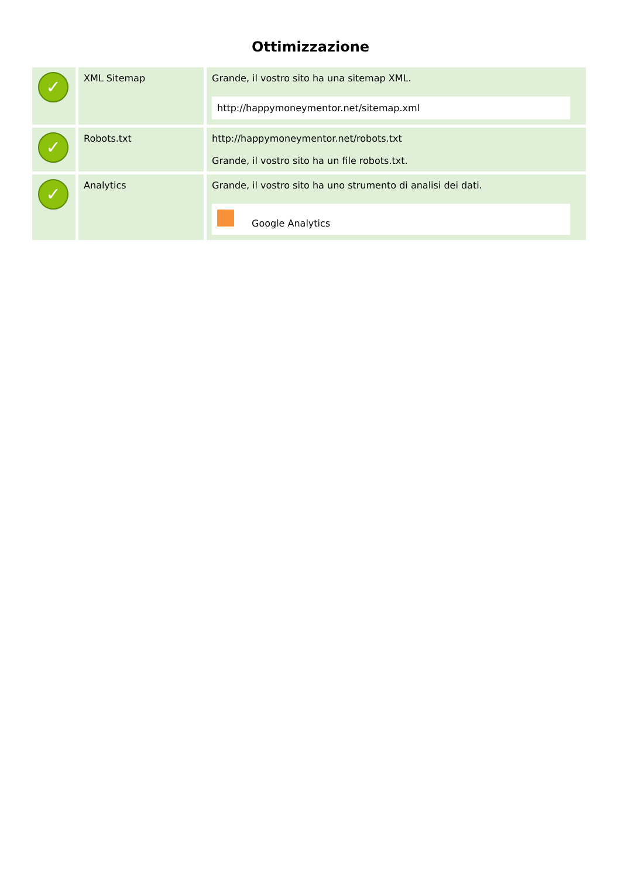Ottimizzazione
| ✓ | XML Sitemap | Grande, il vostro sito ha una sitemap XML. http://happymoneymentor.net/sitemap.xml |
| ✓ | Robots.txt | http://happymoneymentor.net/robots.txt Grande, il vostro sito ha un file robots.txt. |
| ✓ | Analytics | Grande, il vostro sito ha uno strumento di analisi dei dati. Google Analytics |